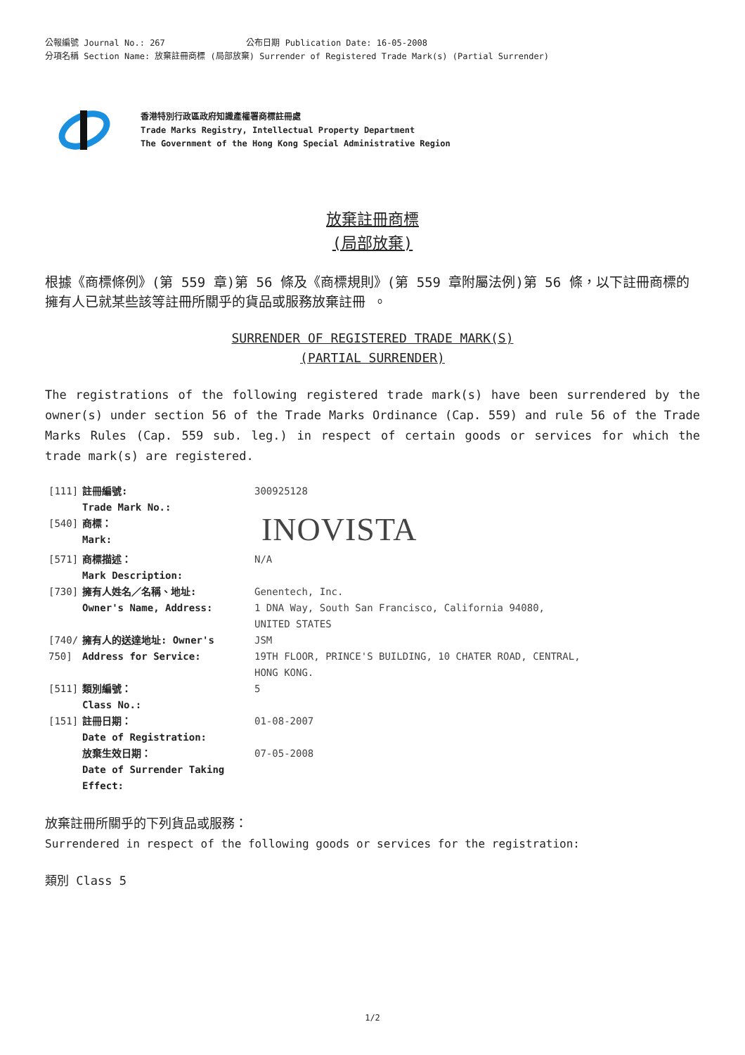公報編號 Journal No.: 267 公布日期 Publication Date: 16-05-2008
分項名稱 Section Name: 放棄註冊商標 (局部放棄) Surrender of Registered Trade Mark(s) (Partial Surrender)
香港特別行政區政府知識產權署商標註冊處
Trade Marks Registry, Intellectual Property Department
The Government of the Hong Kong Special Administrative Region
放棄註冊商標
(局部放棄)
根據《商標條例》(第 559 章)第 56 條及《商標規則》(第 559 章附屬法例)第 56 條，以下註冊商標的擁有人已就某些該等註冊所關乎的貨品或服務放棄註冊 。
SURRENDER OF REGISTERED TRADE MARK(S)
(PARTIAL SURRENDER)
The registrations of the following registered trade mark(s) have been surrendered by the owner(s) under section 56 of the Trade Marks Ordinance (Cap. 559) and rule 56 of the Trade Marks Rules (Cap. 559 sub. leg.) in respect of certain goods or services for which the trade mark(s) are registered.
| [111] | 註冊編號: Trade Mark No.: | 300925128 |
| [540] | 商標： Mark: | INOVISTA |
| [571] | 商標描述： Mark Description: | N/A |
| [730] | 擁有人姓名／名稱、地址: Owner's Name, Address: | Genentech, Inc. 1 DNA Way, South San Francisco, California 94080, UNITED STATES |
| [740/ 750] | 擁有人的送達地址: Owner's Address for Service: | JSM 19TH FLOOR, PRINCE'S BUILDING, 10 CHATER ROAD, CENTRAL, HONG KONG. |
| [511] | 類別編號： Class No.: | 5 |
| [151] | 註冊日期： Date of Registration: | 01-08-2007 |
| | 放棄生效日期： Date of Surrender Taking Effect: | 07-05-2008 |
放棄註冊所關乎的下列貨品或服務：
Surrendered in respect of the following goods or services for the registration:
類別 Class 5
1/2